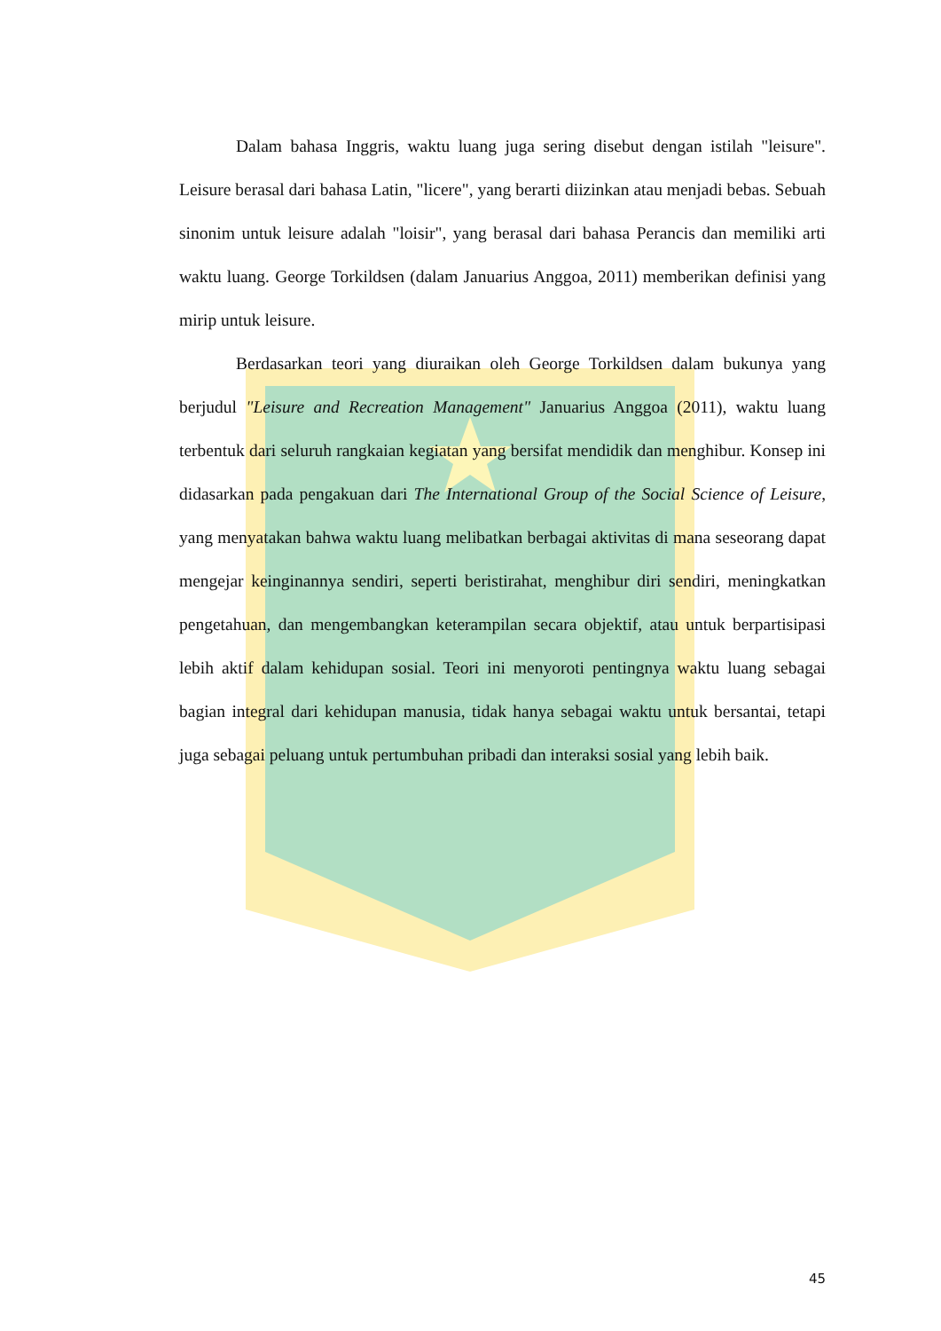Dalam bahasa Inggris, waktu luang juga sering disebut dengan istilah "leisure". Leisure berasal dari bahasa Latin, "licere", yang berarti diizinkan atau menjadi bebas. Sebuah sinonim untuk leisure adalah "loisir", yang berasal dari bahasa Perancis dan memiliki arti waktu luang. George Torkildsen (dalam Januarius Anggoa, 2011) memberikan definisi yang mirip untuk leisure.
Berdasarkan teori yang diuraikan oleh George Torkildsen dalam bukunya yang berjudul "Leisure and Recreation Management" Januarius Anggoa (2011), waktu luang terbentuk dari seluruh rangkaian kegiatan yang bersifat mendidik dan menghibur. Konsep ini didasarkan pada pengakuan dari The International Group of the Social Science of Leisure, yang menyatakan bahwa waktu luang melibatkan berbagai aktivitas di mana seseorang dapat mengejar keinginannya sendiri, seperti beristirahat, menghibur diri sendiri, meningkatkan pengetahuan, dan mengembangkan keterampilan secara objektif, atau untuk berpartisipasi lebih aktif dalam kehidupan sosial. Teori ini menyoroti pentingnya waktu luang sebagai bagian integral dari kehidupan manusia, tidak hanya sebagai waktu untuk bersantai, tetapi juga sebagai peluang untuk pertumbuhan pribadi dan interaksi sosial yang lebih baik.
45